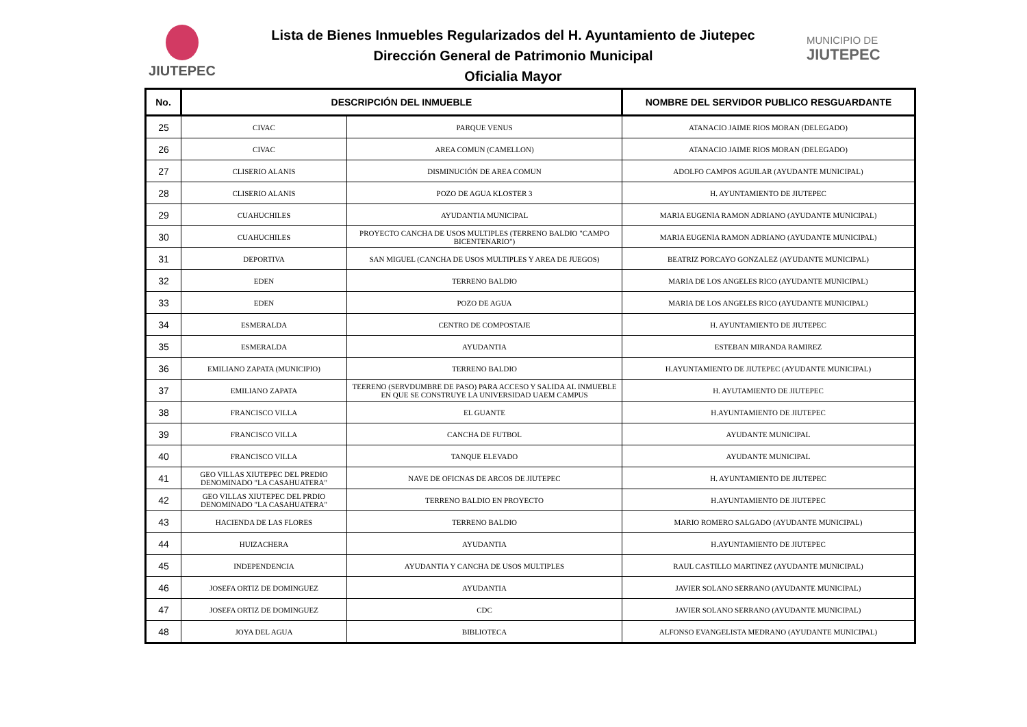JIUTEPEC
Lista de Bienes Inmuebles Regularizados del H. Ayuntamiento de Jiutepec
Dirección General de Patrimonio Municipal
Oficialia Mayor
MUNICIPIO DE
JIUTEPEC
| No. | DESCRIPCIÓN DEL INMUEBLE | | NOMBRE DEL SERVIDOR PUBLICO RESGUARDANTE |
| --- | --- | --- | --- |
| 25 | CIVAC | PARQUE VENUS | ATANACIO JAIME RIOS MORAN (DELEGADO) |
| 26 | CIVAC | AREA COMUN (CAMELLON) | ATANACIO JAIME RIOS MORAN (DELEGADO) |
| 27 | CLISERIO ALANIS | DISMINUCIÓN DE AREA COMUN | ADOLFO CAMPOS AGUILAR (AYUDANTE MUNICIPAL) |
| 28 | CLISERIO ALANIS | POZO DE AGUA KLOSTER 3 | H. AYUNTAMIENTO DE JIUTEPEC |
| 29 | CUAHUCHILES | AYUDANTIA MUNICIPAL | MARIA EUGENIA RAMON ADRIANO (AYUDANTE MUNICIPAL) |
| 30 | CUAHUCHILES | PROYECTO CANCHA DE USOS MULTIPLES (TERRENO BALDIO "CAMPO BICENTENARIO") | MARIA EUGENIA RAMON ADRIANO (AYUDANTE MUNICIPAL) |
| 31 | DEPORTIVA | SAN MIGUEL (CANCHA DE USOS MULTIPLES Y AREA DE JUEGOS) | BEATRIZ PORCAYO GONZALEZ (AYUDANTE MUNICIPAL) |
| 32 | EDEN | TERRENO BALDIO | MARIA DE LOS ANGELES RICO (AYUDANTE MUNICIPAL) |
| 33 | EDEN | POZO DE AGUA | MARIA DE LOS ANGELES RICO (AYUDANTE MUNICIPAL) |
| 34 | ESMERALDA | CENTRO DE COMPOSTAJE | H. AYUNTAMIENTO DE JIUTEPEC |
| 35 | ESMERALDA | AYUDANTIA | ESTEBAN MIRANDA RAMIREZ |
| 36 | EMILIANO ZAPATA (MUNICIPIO) | TERRENO BALDIO | H.AYUNTAMIENTO DE JIUTEPEC (AYUDANTE MUNICIPAL) |
| 37 | EMILIANO ZAPATA | TEERENO (SERVDUMBRE DE PASO) PARA ACCESO Y SALIDA AL INMUEBLE EN QUE SE CONSTRUYE LA UNIVERSIDAD UAEM CAMPUS | H. AYUTAMIENTO DE JIUTEPEC |
| 38 | FRANCISCO VILLA | EL GUANTE | H.AYUNTAMIENTO DE JIUTEPEC |
| 39 | FRANCISCO VILLA | CANCHA DE FUTBOL | AYUDANTE MUNICIPAL |
| 40 | FRANCISCO VILLA | TANQUE ELEVADO | AYUDANTE MUNICIPAL |
| 41 | GEO VILLAS XIUTEPEC DEL PREDIO DENOMINADO "LA CASAHUATERA" | NAVE DE OFICNAS DE ARCOS DE JIUTEPEC | H. AYUNTAMIENTO DE JIUTEPEC |
| 42 | GEO VILLAS XIUTEPEC DEL PRDIO DENOMINADO "LA CASAHUATERA" | TERRENO BALDIO EN PROYECTO | H.AYUNTAMIENTO DE JIUTEPEC |
| 43 | HACIENDA DE LAS FLORES | TERRENO BALDIO | MARIO ROMERO SALGADO (AYUDANTE MUNICIPAL) |
| 44 | HUIZACHERA | AYUDANTIA | H.AYUNTAMIENTO DE JIUTEPEC |
| 45 | INDEPENDENCIA | AYUDANTIA Y CANCHA DE USOS MULTIPLES | RAUL CASTILLO MARTINEZ (AYUDANTE MUNICIPAL) |
| 46 | JOSEFA ORTIZ DE DOMINGUEZ | AYUDANTIA | JAVIER SOLANO SERRANO (AYUDANTE MUNICIPAL) |
| 47 | JOSEFA ORTIZ DE DOMINGUEZ | CDC | JAVIER SOLANO SERRANO (AYUDANTE MUNICIPAL) |
| 48 | JOYA DEL AGUA | BIBLIOTECA | ALFONSO EVANGELISTA MEDRANO (AYUDANTE MUNICIPAL) |